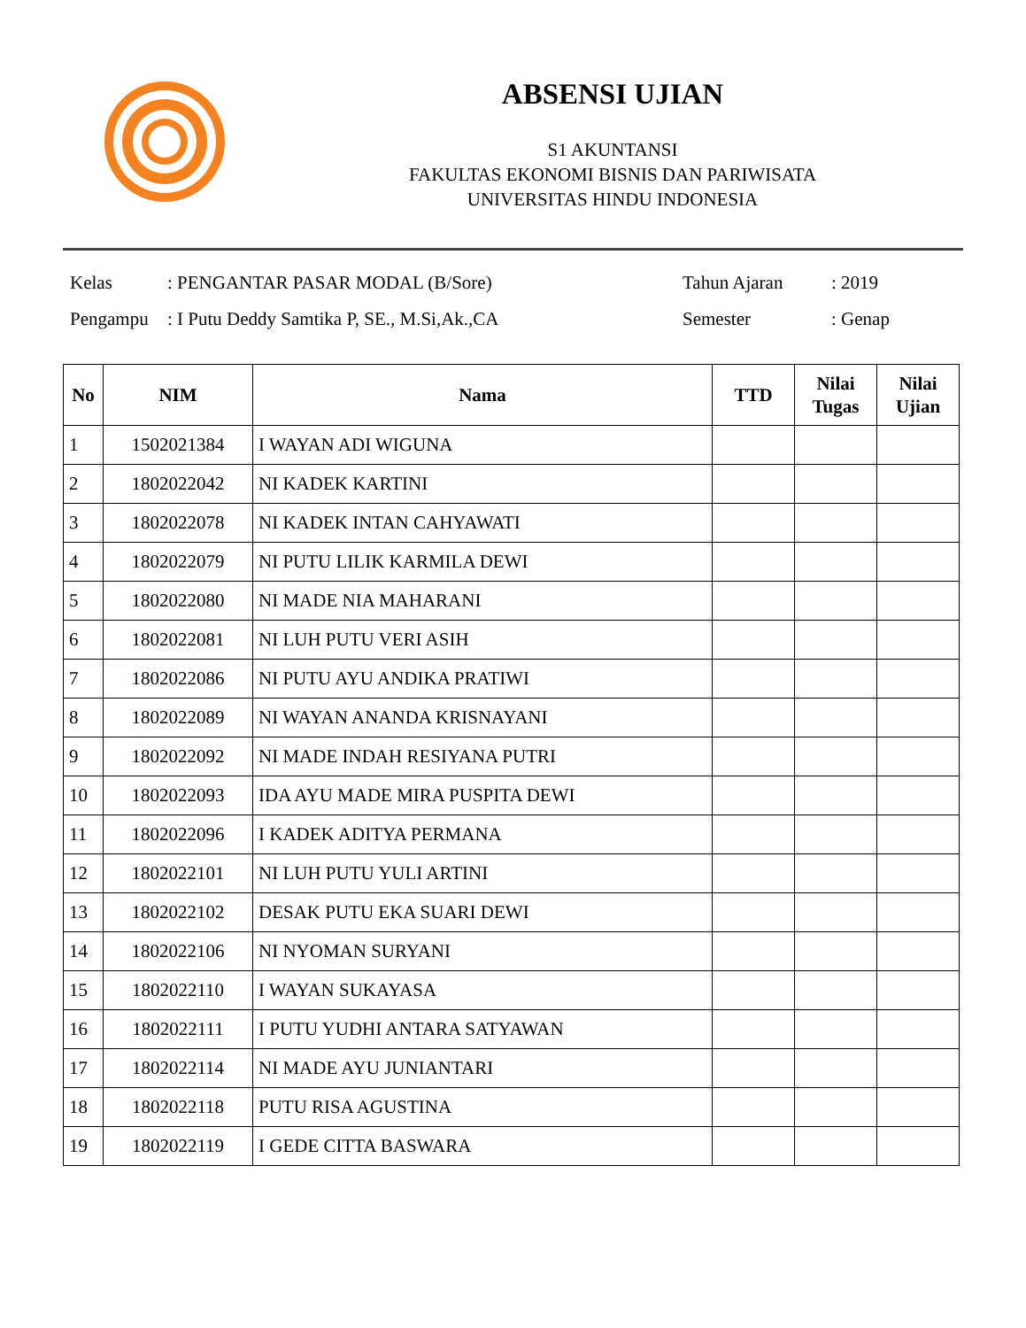ABSENSI UJIAN
S1 AKUNTANSI
FAKULTAS EKONOMI BISNIS DAN PARIWISATA
UNIVERSITAS HINDU INDONESIA
Kelas
Pengampu
: PENGANTAR PASAR MODAL (B/Sore)
: I Putu Deddy Samtika P, SE., M.Si,Ak.,CA
Tahun Ajaran
Semester
: 2019
: Genap
| No | NIM | Nama | TTD | Nilai Tugas | Nilai Ujian |
| --- | --- | --- | --- | --- | --- |
| 1 | 1502021384 | I WAYAN ADI WIGUNA | | | |
| 2 | 1802022042 | NI KADEK KARTINI | | | |
| 3 | 1802022078 | NI KADEK INTAN CAHYAWATI | | | |
| 4 | 1802022079 | NI PUTU LILIK KARMILA DEWI | | | |
| 5 | 1802022080 | NI MADE NIA MAHARANI | | | |
| 6 | 1802022081 | NI LUH PUTU VERI ASIH | | | |
| 7 | 1802022086 | NI PUTU AYU ANDIKA PRATIWI | | | |
| 8 | 1802022089 | NI WAYAN ANANDA KRISNAYANI | | | |
| 9 | 1802022092 | NI MADE INDAH RESIYANA PUTRI | | | |
| 10 | 1802022093 | IDA AYU MADE MIRA PUSPITA DEWI | | | |
| 11 | 1802022096 | I KADEK ADITYA PERMANA | | | |
| 12 | 1802022101 | NI LUH PUTU YULI ARTINI | | | |
| 13 | 1802022102 | DESAK PUTU EKA SUARI DEWI | | | |
| 14 | 1802022106 | NI NYOMAN SURYANI | | | |
| 15 | 1802022110 | I WAYAN SUKAYASA | | | |
| 16 | 1802022111 | I PUTU YUDHI ANTARA SATYAWAN | | | |
| 17 | 1802022114 | NI MADE AYU JUNIANTARI | | | |
| 18 | 1802022118 | PUTU RISA AGUSTINA | | | |
| 19 | 1802022119 | I GEDE CITTA BASWARA | | | |